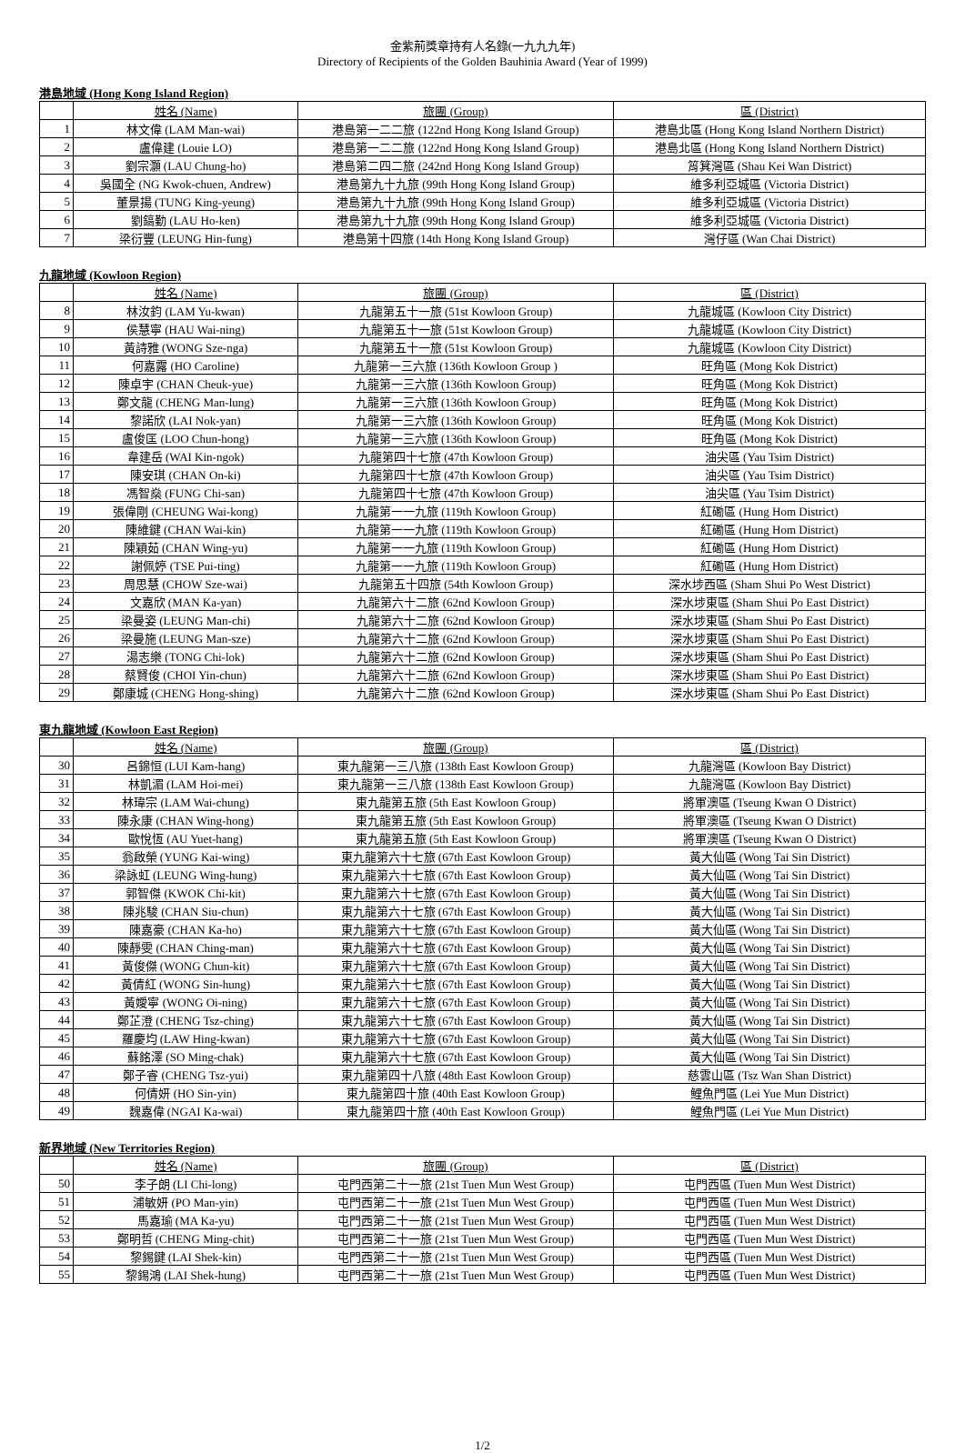金紫荊獎章持有人名錄(一九九九年)
Directory of Recipients of the Golden Bauhinia Award (Year of 1999)
港島地域 (Hong Kong Island Region)
| | 姓名 (Name) | 旅團 (Group) | 區 (District) |
| --- | --- | --- | --- |
| 1 | 林文偉 (LAM Man-wai) | 港島第一二二旅 (122nd Hong Kong Island Group) | 港島北區 (Hong Kong Island Northern District) |
| 2 | 盧偉建 (Louie LO) | 港島第一二二旅 (122nd Hong Kong Island Group) | 港島北區 (Hong Kong Island Northern District) |
| 3 | 劉宗灝 (LAU Chung-ho) | 港島第二四二旅 (242nd Hong Kong Island Group) | 筲箕灣區 (Shau Kei Wan District) |
| 4 | 吳國全 (NG Kwok-chuen, Andrew) | 港島第九十九旅 (99th Hong Kong Island Group) | 維多利亞城區 (Victoria District) |
| 5 | 董景揚 (TUNG King-yeung) | 港島第九十九旅 (99th Hong Kong Island Group) | 維多利亞城區 (Victoria District) |
| 6 | 劉鎬勤 (LAU Ho-ken) | 港島第九十九旅 (99th Hong Kong Island Group) | 維多利亞城區 (Victoria District) |
| 7 | 梁衍豐 (LEUNG Hin-fung) | 港島第十四旅 (14th Hong Kong Island Group) | 灣仔區 (Wan Chai District) |
九龍地域 (Kowloon Region)
| | 姓名 (Name) | 旅團 (Group) | 區 (District) |
| --- | --- | --- | --- |
| 8 | 林汝鈞 (LAM Yu-kwan) | 九龍第五十一旅 (51st Kowloon Group) | 九龍城區 (Kowloon City District) |
| 9 | 侯慧寧 (HAU Wai-ning) | 九龍第五十一旅 (51st Kowloon Group) | 九龍城區 (Kowloon City District) |
| 10 | 黃詩雅 (WONG Sze-nga) | 九龍第五十一旅 (51st Kowloon Group) | 九龍城區 (Kowloon City District) |
| 11 | 何嘉露 (HO Caroline) | 九龍第一三六旅 (136th Kowloon Group ) | 旺角區 (Mong Kok District) |
| 12 | 陳卓宇 (CHAN Cheuk-yue) | 九龍第一三六旅 (136th Kowloon Group) | 旺角區 (Mong Kok District) |
| 13 | 鄭文龍 (CHENG Man-lung) | 九龍第一三六旅 (136th Kowloon Group) | 旺角區 (Mong Kok District) |
| 14 | 黎諾欣 (LAI Nok-yan) | 九龍第一三六旅 (136th Kowloon Group) | 旺角區 (Mong Kok District) |
| 15 | 盧俊匡 (LOO Chun-hong) | 九龍第一三六旅 (136th Kowloon Group) | 旺角區 (Mong Kok District) |
| 16 | 韋建岳 (WAI Kin-ngok) | 九龍第四十七旅 (47th Kowloon Group) | 油尖區 (Yau Tsim District) |
| 17 | 陳安琪 (CHAN On-ki) | 九龍第四十七旅 (47th Kowloon Group) | 油尖區 (Yau Tsim District) |
| 18 | 馮智燊 (FUNG Chi-san) | 九龍第四十七旅 (47th Kowloon Group) | 油尖區 (Yau Tsim District) |
| 19 | 張偉剛 (CHEUNG Wai-kong) | 九龍第一一九旅 (119th Kowloon Group) | 紅磡區 (Hung Hom District) |
| 20 | 陳維鍵 (CHAN Wai-kin) | 九龍第一一九旅 (119th Kowloon Group) | 紅磡區 (Hung Hom District) |
| 21 | 陳穎茹 (CHAN Wing-yu) | 九龍第一一九旅 (119th Kowloon Group) | 紅磡區 (Hung Hom District) |
| 22 | 謝佩婷 (TSE Pui-ting) | 九龍第一一九旅 (119th Kowloon Group) | 紅磡區 (Hung Hom District) |
| 23 | 周思慧 (CHOW Sze-wai) | 九龍第五十四旅 (54th Kowloon Group) | 深水埗西區 (Sham Shui Po West District) |
| 24 | 文嘉欣 (MAN Ka-yan) | 九龍第六十二旅 (62nd Kowloon Group) | 深水埗東區 (Sham Shui Po East District) |
| 25 | 梁曼姿 (LEUNG Man-chi) | 九龍第六十二旅 (62nd Kowloon Group) | 深水埗東區 (Sham Shui Po East District) |
| 26 | 梁曼施 (LEUNG Man-sze) | 九龍第六十二旅 (62nd Kowloon Group) | 深水埗東區 (Sham Shui Po East District) |
| 27 | 湯志樂 (TONG Chi-lok) | 九龍第六十二旅 (62nd Kowloon Group) | 深水埗東區 (Sham Shui Po East District) |
| 28 | 蔡賢俊 (CHOI Yin-chun) | 九龍第六十二旅 (62nd Kowloon Group) | 深水埗東區 (Sham Shui Po East District) |
| 29 | 鄭康城 (CHENG Hong-shing) | 九龍第六十二旅 (62nd Kowloon Group) | 深水埗東區 (Sham Shui Po East District) |
東九龍地域 (Kowloon East Region)
| | 姓名 (Name) | 旅團 (Group) | 區 (District) |
| --- | --- | --- | --- |
| 30 | 呂錦恒 (LUI Kam-hang) | 東九龍第一三八旅 (138th East Kowloon Group) | 九龍灣區 (Kowloon Bay District) |
| 31 | 林凱湄 (LAM Hoi-mei) | 東九龍第一三八旅 (138th East Kowloon Group) | 九龍灣區 (Kowloon Bay District) |
| 32 | 林瑋宗 (LAM Wai-chung) | 東九龍第五旅 (5th East Kowloon Group) | 將軍澳區 (Tseung Kwan O District) |
| 33 | 陳永康 (CHAN Wing-hong) | 東九龍第五旅 (5th East Kowloon Group) | 將軍澳區 (Tseung Kwan O District) |
| 34 | 歐悅恆 (AU Yuet-hang) | 東九龍第五旅 (5th East Kowloon Group) | 將軍澳區 (Tseung Kwan O District) |
| 35 | 翁啟榮 (YUNG Kai-wing) | 東九龍第六十七旅 (67th East Kowloon Group) | 黃大仙區 (Wong Tai Sin District) |
| 36 | 梁詠虹 (LEUNG Wing-hung) | 東九龍第六十七旅 (67th East Kowloon Group) | 黃大仙區 (Wong Tai Sin District) |
| 37 | 郭智傑 (KWOK Chi-kit) | 東九龍第六十七旅 (67th East Kowloon Group) | 黃大仙區 (Wong Tai Sin District) |
| 38 | 陳兆駿 (CHAN Siu-chun) | 東九龍第六十七旅 (67th East Kowloon Group) | 黃大仙區 (Wong Tai Sin District) |
| 39 | 陳嘉豪 (CHAN Ka-ho) | 東九龍第六十七旅 (67th East Kowloon Group) | 黃大仙區 (Wong Tai Sin District) |
| 40 | 陳靜雯 (CHAN Ching-man) | 東九龍第六十七旅 (67th East Kowloon Group) | 黃大仙區 (Wong Tai Sin District) |
| 41 | 黃俊傑 (WONG Chun-kit) | 東九龍第六十七旅 (67th East Kowloon Group) | 黃大仙區 (Wong Tai Sin District) |
| 42 | 黃倩紅 (WONG Sin-hung) | 東九龍第六十七旅 (67th East Kowloon Group) | 黃大仙區 (Wong Tai Sin District) |
| 43 | 黃嬡寧 (WONG Oi-ning) | 東九龍第六十七旅 (67th East Kowloon Group) | 黃大仙區 (Wong Tai Sin District) |
| 44 | 鄭芷澄 (CHENG Tsz-ching) | 東九龍第六十七旅 (67th East Kowloon Group) | 黃大仙區 (Wong Tai Sin District) |
| 45 | 羅慶均 (LAW Hing-kwan) | 東九龍第六十七旅 (67th East Kowloon Group) | 黃大仙區 (Wong Tai Sin District) |
| 46 | 蘇銘澤 (SO Ming-chak) | 東九龍第六十七旅 (67th East Kowloon Group) | 黃大仙區 (Wong Tai Sin District) |
| 47 | 鄭子睿 (CHENG Tsz-yui) | 東九龍第四十八旅 (48th East Kowloon Group) | 慈雲山區 (Tsz Wan Shan District) |
| 48 | 何倩妍 (HO Sin-yin) | 東九龍第四十旅 (40th East Kowloon Group) | 鯉魚門區 (Lei Yue Mun District) |
| 49 | 魏嘉偉 (NGAI Ka-wai) | 東九龍第四十旅 (40th East Kowloon Group) | 鯉魚門區 (Lei Yue Mun District) |
新界地域 (New Territories Region)
| | 姓名 (Name) | 旅團 (Group) | 區 (District) |
| --- | --- | --- | --- |
| 50 | 李子朗 (LI Chi-long) | 屯門西第二十一旅 (21st Tuen Mun West Group) | 屯門西區 (Tuen Mun West District) |
| 51 | 浦敏妍 (PO Man-yin) | 屯門西第二十一旅 (21st Tuen Mun West Group) | 屯門西區 (Tuen Mun West District) |
| 52 | 馬嘉瑜 (MA Ka-yu) | 屯門西第二十一旅 (21st Tuen Mun West Group) | 屯門西區 (Tuen Mun West District) |
| 53 | 鄭明哲 (CHENG Ming-chit) | 屯門西第二十一旅 (21st Tuen Mun West Group) | 屯門西區 (Tuen Mun West District) |
| 54 | 黎錫鍵 (LAI Shek-kin) | 屯門西第二十一旅 (21st Tuen Mun West Group) | 屯門西區 (Tuen Mun West District) |
| 55 | 黎錫鴻 (LAI Shek-hung) | 屯門西第二十一旅 (21st Tuen Mun West Group) | 屯門西區 (Tuen Mun West District) |
1/2